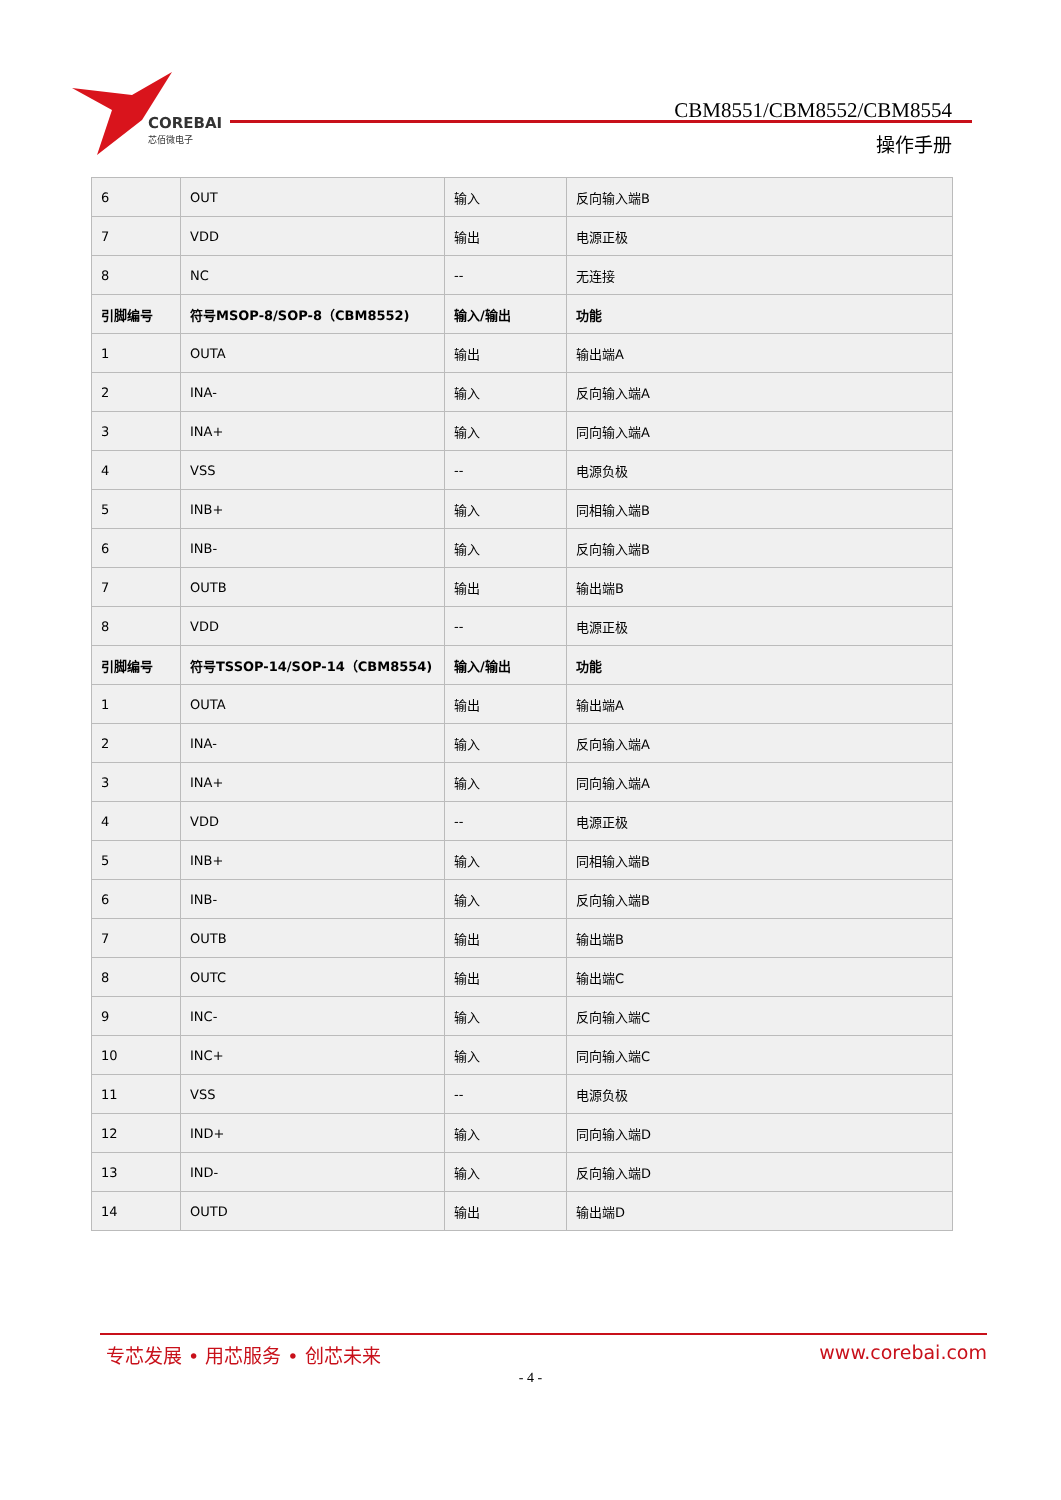COREBAI
芯佰微电子
CBM8551/CBM8552/CBM8554
操作手册
| 6 | OUT | 输入 | 反向输入端B |
| 7 | VDD | 输出 | 电源正极 |
| 8 | NC | -- | 无连接 |
| 引脚编号 | 符号MSOP-8/SOP-8（CBM8552) | 输入/输出 | 功能 |
| 1 | OUTA | 输出 | 输出端A |
| 2 | INA- | 输入 | 反向输入端A |
| 3 | INA+ | 输入 | 同向输入端A |
| 4 | VSS | -- | 电源负极 |
| 5 | INB+ | 输入 | 同相输入端B |
| 6 | INB- | 输入 | 反向输入端B |
| 7 | OUTB | 输出 | 输出端B |
| 8 | VDD | -- | 电源正极 |
| 引脚编号 | 符号TSSOP-14/SOP-14（CBM8554) | 输入/输出 | 功能 |
| 1 | OUTA | 输出 | 输出端A |
| 2 | INA- | 输入 | 反向输入端A |
| 3 | INA+ | 输入 | 同向输入端A |
| 4 | VDD | -- | 电源正极 |
| 5 | INB+ | 输入 | 同相输入端B |
| 6 | INB- | 输入 | 反向输入端B |
| 7 | OUTB | 输出 | 输出端B |
| 8 | OUTC | 输出 | 输出端C |
| 9 | INC- | 输入 | 反向输入端C |
| 10 | INC+ | 输入 | 同向输入端C |
| 11 | VSS | -- | 电源负极 |
| 12 | IND+ | 输入 | 同向输入端D |
| 13 | IND- | 输入 | 反向输入端D |
| 14 | OUTD | 输出 | 输出端D |
专芯发展 • 用芯服务 • 创芯未来 www.corebai.com
- 4 -